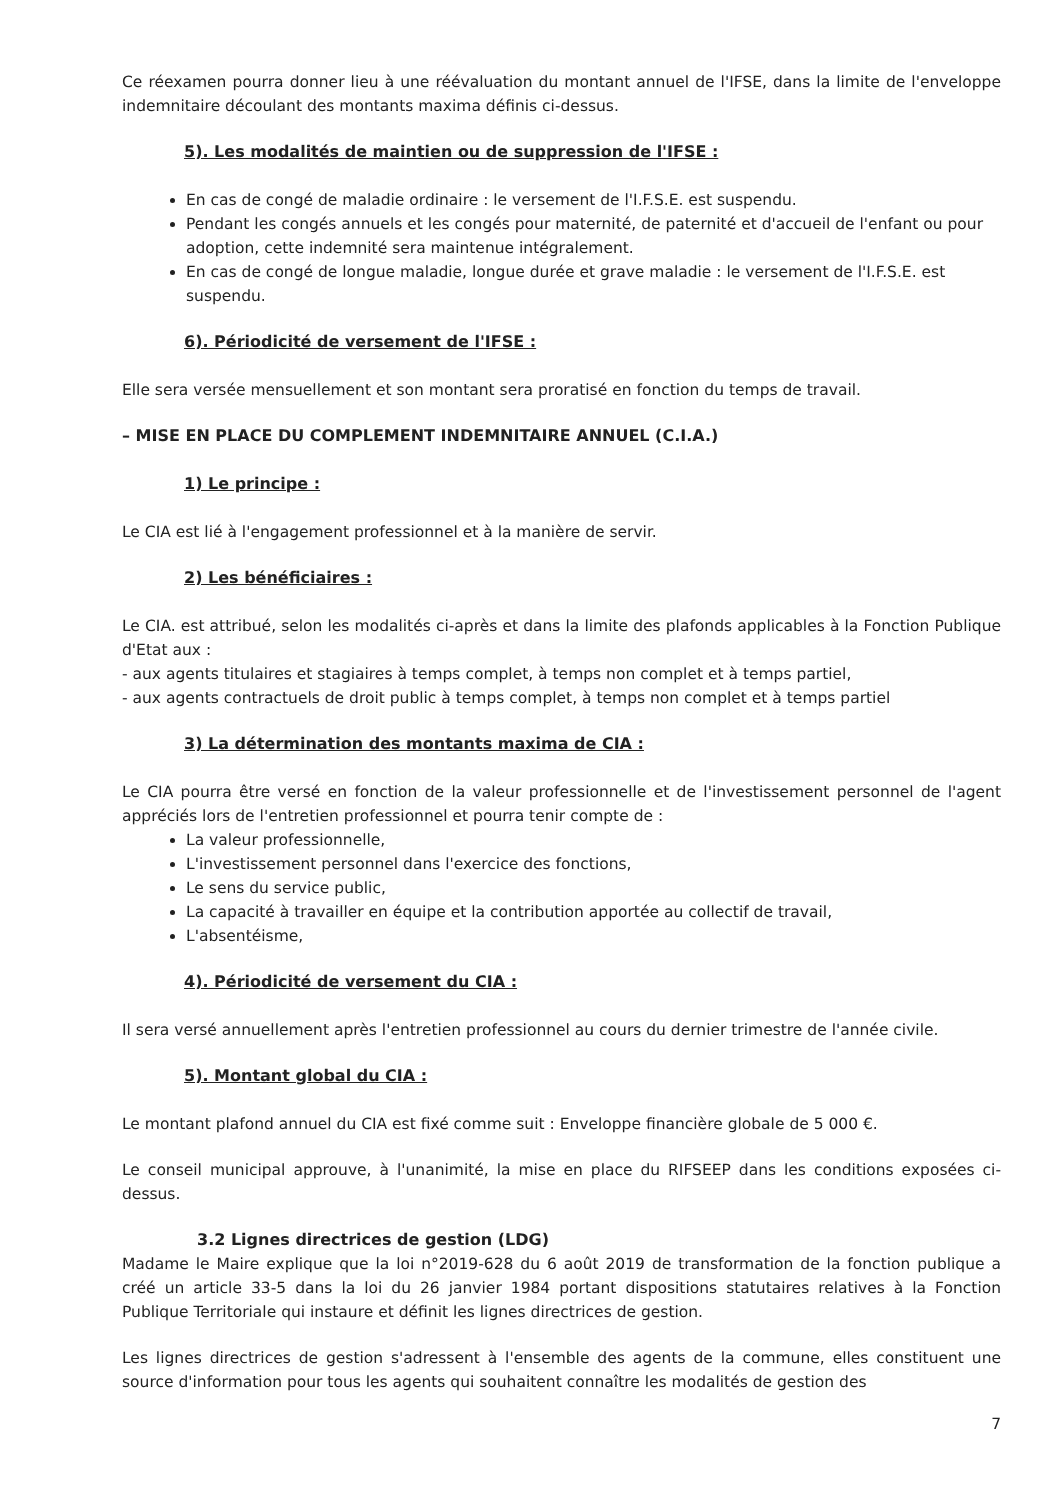Ce réexamen pourra donner lieu à une réévaluation du montant annuel de l'IFSE, dans la limite de l'enveloppe indemnitaire découlant des montants maxima définis ci-dessus.
5). Les modalités de maintien ou de suppression de l'IFSE :
En cas de congé de maladie ordinaire : le versement de l'I.F.S.E. est suspendu.
Pendant les congés annuels et les congés pour maternité, de paternité et d'accueil de l'enfant ou pour adoption, cette indemnité sera maintenue intégralement.
En cas de congé de longue maladie, longue durée et grave maladie : le versement de l'I.F.S.E. est suspendu.
6). Périodicité de versement de l'IFSE :
Elle sera versée mensuellement et son montant sera proratisé en fonction du temps de travail.
– MISE EN PLACE DU COMPLEMENT INDEMNITAIRE ANNUEL (C.I.A.)
1) Le principe :
Le CIA est lié à l'engagement professionnel et à la manière de servir.
2) Les bénéficiaires :
Le CIA. est attribué, selon les modalités ci-après et dans la limite des plafonds applicables à la Fonction Publique d'Etat aux :
- aux agents titulaires et stagiaires à temps complet, à temps non complet et à temps partiel,
- aux agents contractuels de droit public à temps complet, à temps non complet et à temps partiel
3) La détermination des montants maxima de CIA :
Le CIA pourra être versé en fonction de la valeur professionnelle et de l'investissement personnel de l'agent appréciés lors de l'entretien professionnel et pourra tenir compte de :
La valeur professionnelle,
L'investissement personnel dans l'exercice des fonctions,
Le sens du service public,
La capacité à travailler en équipe et la contribution apportée au collectif de travail,
L'absentéisme,
4). Périodicité de versement du CIA :
Il sera versé annuellement après l'entretien professionnel au cours du dernier trimestre de l'année civile.
5). Montant global du CIA :
Le montant plafond annuel du CIA est fixé comme suit : Enveloppe financière globale de 5 000 €.
Le conseil municipal approuve, à l'unanimité, la mise en place du RIFSEEP dans les conditions exposées ci-dessus.
3.2 Lignes directrices de gestion (LDG)
Madame le Maire explique que la loi n°2019-628 du 6 août 2019 de transformation de la fonction publique a créé un article 33-5 dans la loi du 26 janvier 1984 portant dispositions statutaires relatives à la Fonction Publique Territoriale qui instaure et définit les lignes directrices de gestion.
Les lignes directrices de gestion s'adressent à l'ensemble des agents de la commune, elles constituent une source d'information pour tous les agents qui souhaitent connaître les modalités de gestion des
7